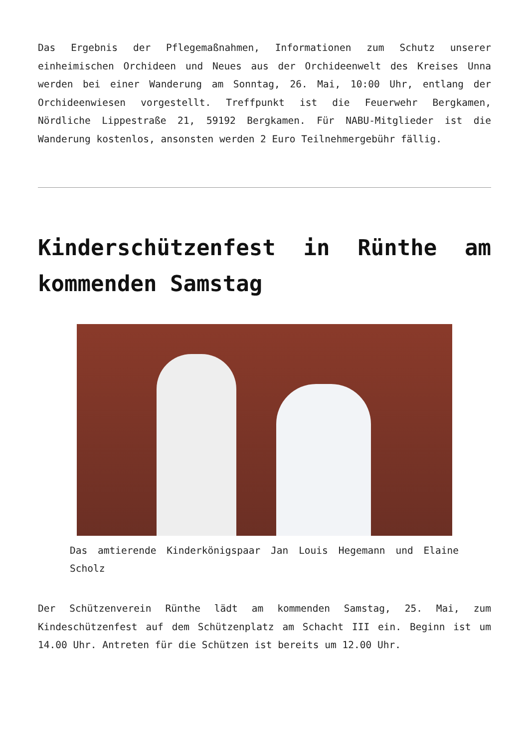Das Ergebnis der Pflegemaßnahmen, Informationen zum Schutz unserer einheimischen Orchideen und Neues aus der Orchideenwelt des Kreises Unna werden bei einer Wanderung am Sonntag, 26. Mai, 10:00 Uhr, entlang der Orchideenwiesen vorgestellt. Treffpunkt ist die Feuerwehr Bergkamen, Nördliche Lippestraße 21, 59192 Bergkamen. Für NABU-Mitglieder ist die Wanderung kostenlos, ansonsten werden 2 Euro Teilnehmergebühr fällig.
Kinderschützenfest in Rünthe am kommenden Samstag
Das amtierende Kinderkönigspaar Jan Louis Hegemann und Elaine Scholz
Der Schützenverein Rünthe lädt am kommenden Samstag, 25. Mai, zum Kindeschützenfest auf dem Schützenplatz am Schacht III ein. Beginn ist um 14.00 Uhr. Antreten für die Schützen ist bereits um 12.00 Uhr.